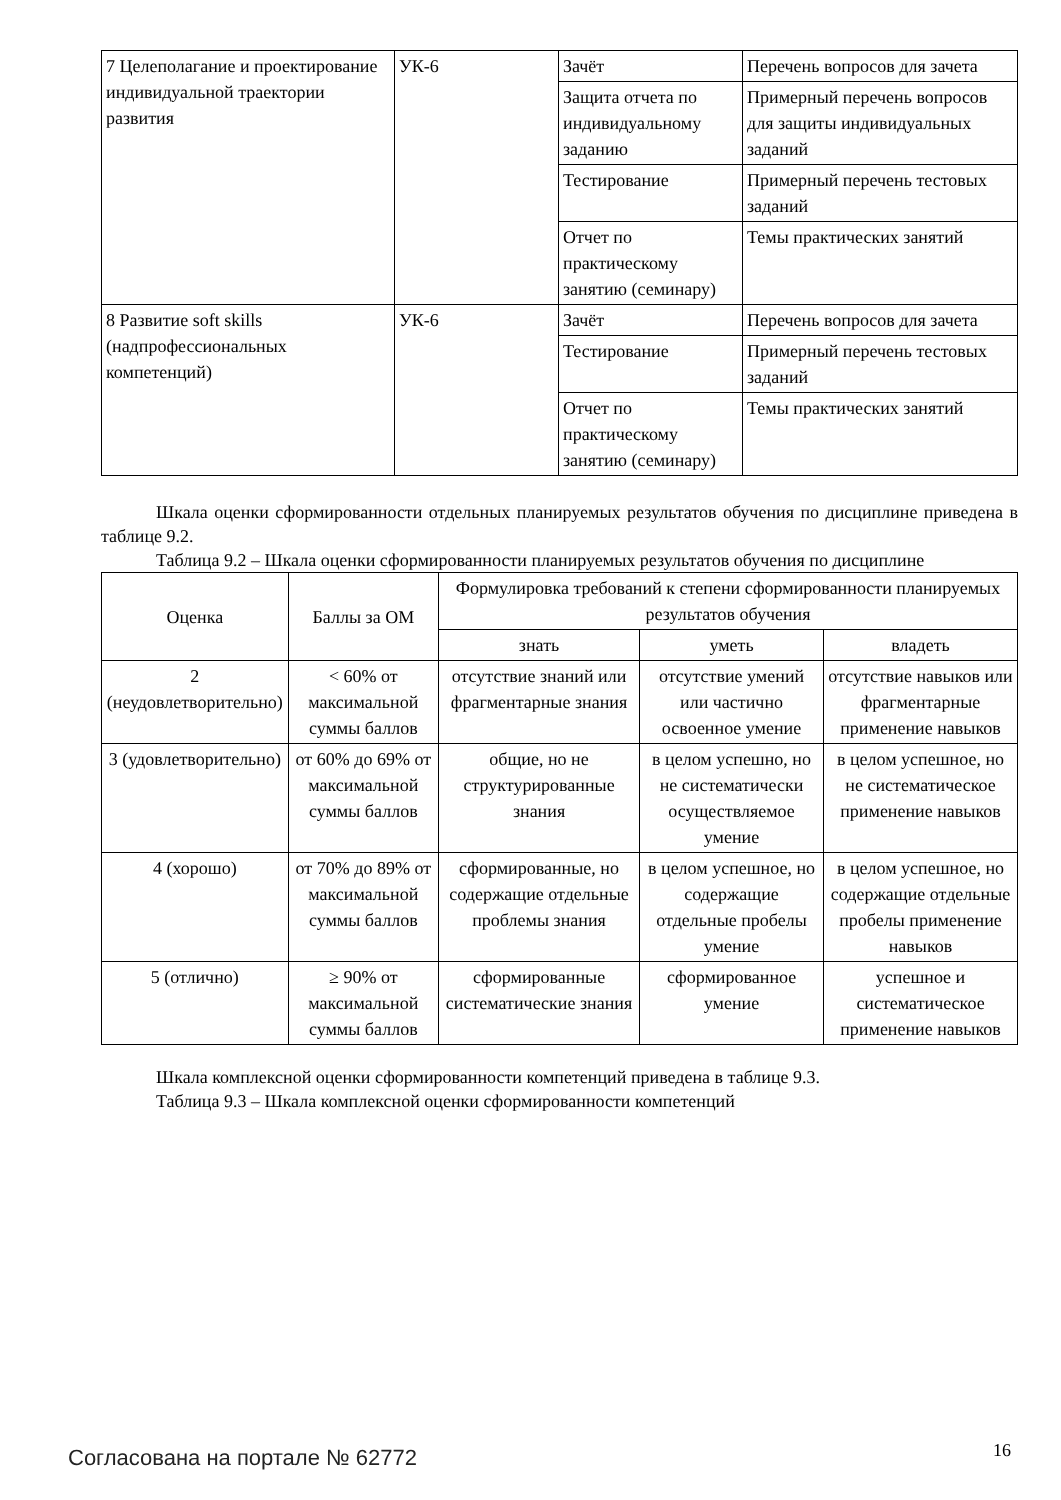| 7 Целеполагание и проектирование индивидуальной траектории развития | УК-6 | Зачёт | Перечень вопросов для зачета |
| | | Защита отчета по индивидуальному заданию | Примерный перечень вопросов для защиты индивидуальных заданий |
| | | Тестирование | Примерный перечень тестовых заданий |
| | | Отчет по практическому занятию (семинару) | Темы практических занятий |
| 8 Развитие soft skills (надпрофессиональных компетенций) | УК-6 | Зачёт | Перечень вопросов для зачета |
| | | Тестирование | Примерный перечень тестовых заданий |
| | | Отчет по практическому занятию (семинару) | Темы практических занятий |
Шкала оценки сформированности отдельных планируемых результатов обучения по дисциплине приведена в таблице 9.2.
Таблица 9.2 – Шкала оценки сформированности планируемых результатов обучения по дисциплине
| Оценка | Баллы за ОМ | Формулировка требований к степени сформированности планируемых результатов обучения | | |
| --- | --- | --- | --- | --- |
| | | знать | уметь | владеть |
| 2 (неудовлетворительно) | < 60% от максимальной суммы баллов | отсутствие знаний или фрагментарные знания | отсутствие умений или частично освоенное умение | отсутствие навыков или фрагментарные применение навыков |
| 3 (удовлетворительно) | от 60% до 69% от максимальной суммы баллов | общие, но не структурированные знания | в целом успешно, но не систематически осуществляемое умение | в целом успешное, но не систематическое применение навыков |
| 4 (хорошо) | от 70% до 89% от максимальной суммы баллов | сформированные, но содержащие отдельные проблемы знания | в целом успешное, но содержащие отдельные пробелы умение | в целом успешное, но содержащие отдельные пробелы применение навыков |
| 5 (отлично) | ≥ 90% от максимальной суммы баллов | сформированные систематические знания | сформированное умение | успешное и систематическое применение навыков |
Шкала комплексной оценки сформированности компетенций приведена в таблице 9.3.
Таблица 9.3 – Шкала комплексной оценки сформированности компетенций
Согласована на портале № 62772 16